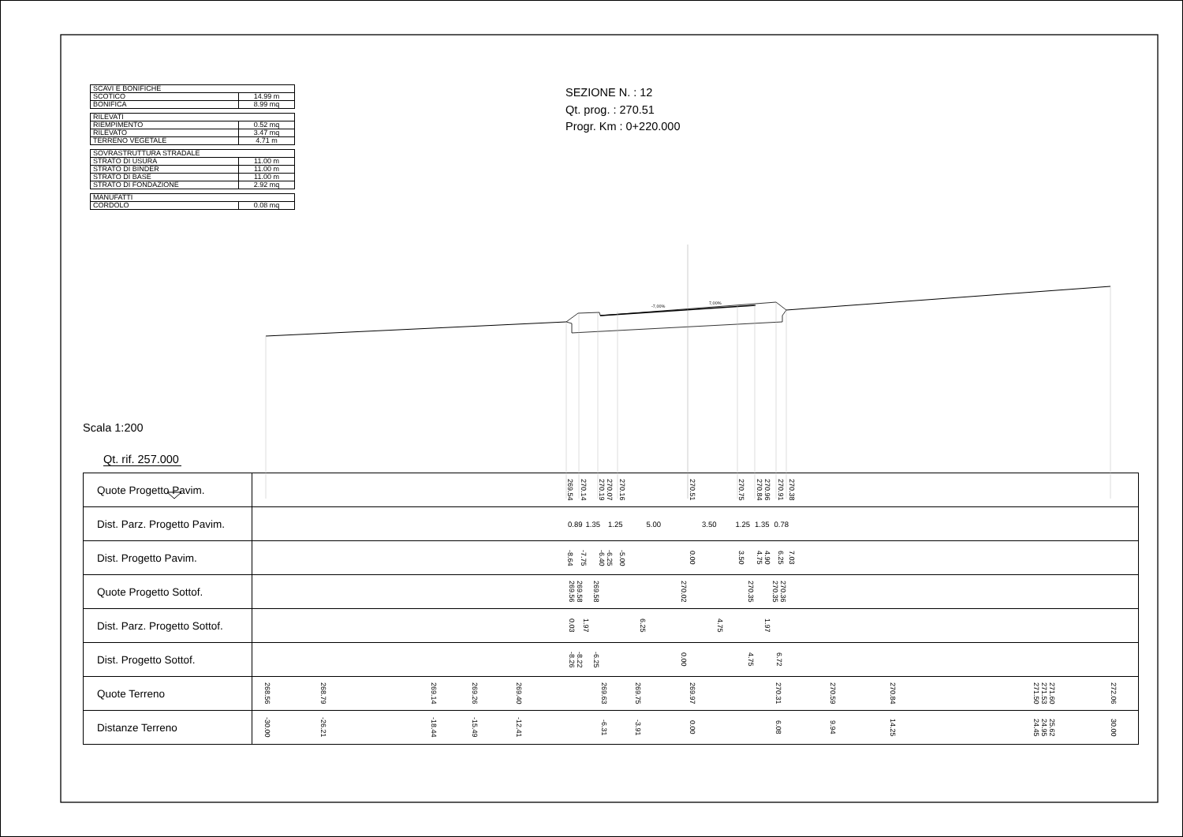-7,00%
7,00%
| SCAVI E BONIFICHE | |
| SCOTICO | 14.99 m |
| BONIFICA | 8.99 mq |
| RILEVATI | |
| RIEMPIMENTO | 0.52 mq |
| RILEVATO | 3.47 mq |
| TERRENO VEGETALE | 4.71 m |
| SOVRASTRUTTURA STRADALE | |
| STRATO DI USURA | 11.00 m |
| STRATO DI BINDER | 11.00 m |
| STRATO DI BASE | 11.00 m |
| STRATO DI FONDAZIONE | 2.92 mq |
| MANUFATTI | |
| CORDOLO | 0.08 mq |
SEZIONE N. : 12
Qt. prog. : 270.51
Progr. Km : 0+220.000
Scala 1:200
Qt. rif. 257.000
| Quote Progetto Pavim. | 269.54 270.14 270.19 270.07 270.16 270.51 270.75 270.84 270.96 270.91 270.38 |
| Dist. Parz. Progetto Pavim. | 0.89 1.35 1.25 5.00 3.50 1.25 1.35 0.78 |
| Dist. Progetto Pavim. | -8.64 -7.75 -6.40 -6.25 -5.00 0.00 3.50 4.75 4.90 6.25 7.03 |
| Quote Progetto Sottof. | 269.56 269.58 269.58 270.02 270.35 270.35 270.36 |
| Dist. Parz. Progetto Sottof. | 0.03 1.97 6.25 4.75 1.97 |
| Dist. Progetto Sottof. | -8.26 -8.22 -6.25 0.00 4.75 6.72 |
| Quote Terreno | 268.56 268.79 269.14 269.26 269.40 269.63 269.75 269.97 270.31 270.59 270.84 271.50 271.53 271.60 272.06 |
| Distanze Terreno | -30.00 -26.21 -18.44 -15.49 -12.41 -6.31 -3.91 0.00 6.08 9.94 14.25 24.45 24.95 25.62 30.00 |